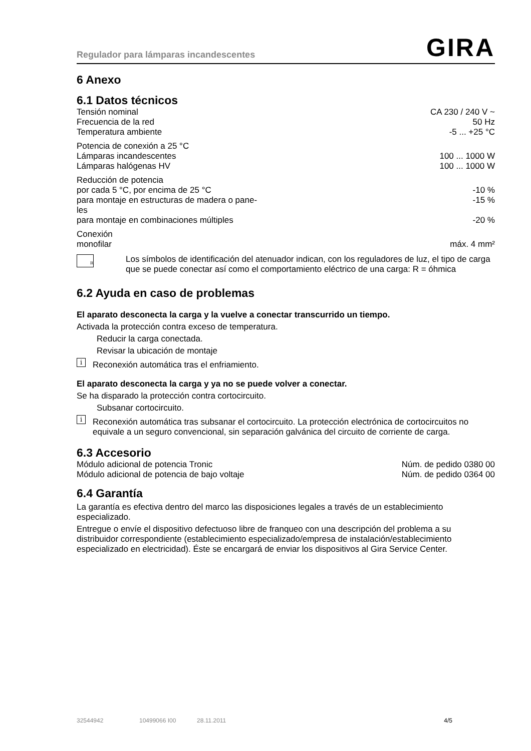Regulador para lámparas incandescentes GIRA
6 Anexo
6.1 Datos técnicos
| Tensión nominal | CA 230 / 240 V ~ |
| Frecuencia de la red | 50 Hz |
| Temperatura ambiente | -5 ... +25 °C |
| Potencia de conexión a 25 °C | |
| Lámparas incandescentes | 100 ... 1000 W |
| Lámparas halógenas HV | 100 ... 1000 W |
| Reducción de potencia | |
| por cada 5 °C, por encima de 25 °C | -10 % |
| para montaje en estructuras de madera o pane- les | -15 % |
| para montaje en combinaciones múltiples | -20 % |
| Conexión | |
| monofilar | máx. 4 mm² |
R
Los símbolos de identificación del atenuador indican, con los reguladores de luz, el tipo de carga que se puede conectar así como el comportamiento eléctrico de una carga: R = óhmica
6.2 Ayuda en caso de problemas
El aparato desconecta la carga y la vuelve a conectar transcurrido un tiempo.
Activada la protección contra exceso de temperatura.
Reducir la carga conectada.
Revisar la ubicación de montaje
i
Reconexión automática tras el enfriamiento.
El aparato desconecta la carga y ya no se puede volver a conectar.
Se ha disparado la protección contra cortocircuito.
Subsanar cortocircuito.
i
Reconexión automática tras subsanar el cortocircuito. La protección electrónica de cortocircuitos no equivale a un seguro convencional, sin separación galvánica del circuito de corriente de carga.
6.3 Accesorio
| Módulo adicional de potencia Tronic | Núm. de pedido 0380 00 |
| Módulo adicional de potencia de bajo voltaje | Núm. de pedido 0364 00 |
6.4 Garantía
La garantía es efectiva dentro del marco las disposiciones legales a través de un establecimiento especializado.
Entregue o envíe el dispositivo defectuoso libre de franqueo con una descripción del problema a su distribuidor correspondiente (establecimiento especializado/empresa de instalación/establecimiento especializado en electricidad). Éste se encargará de enviar los dispositivos al Gira Service Center.
32544942 10499066 I00 28.11.2011 4/5